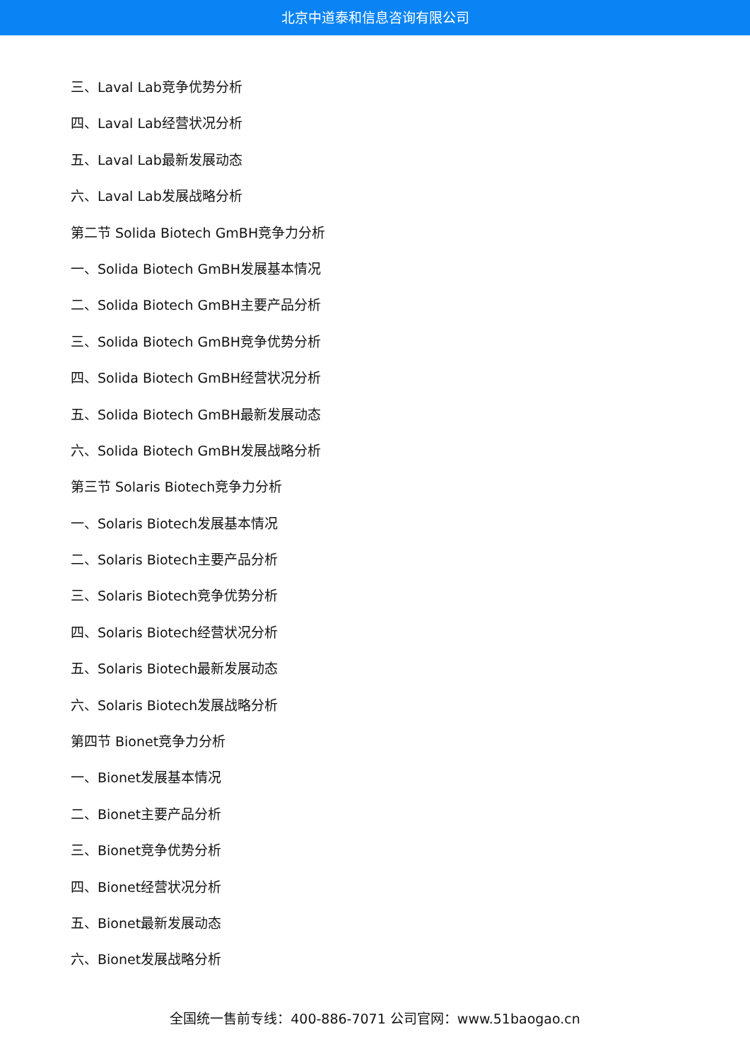北京中道泰和信息咨询有限公司
三、Laval Lab竞争优势分析
四、Laval Lab经营状况分析
五、Laval Lab最新发展动态
六、Laval Lab发展战略分析
第二节 Solida Biotech GmBH竞争力分析
一、Solida Biotech GmBH发展基本情况
二、Solida Biotech GmBH主要产品分析
三、Solida Biotech GmBH竞争优势分析
四、Solida Biotech GmBH经营状况分析
五、Solida Biotech GmBH最新发展动态
六、Solida Biotech GmBH发展战略分析
第三节 Solaris Biotech竞争力分析
一、Solaris Biotech发展基本情况
二、Solaris Biotech主要产品分析
三、Solaris Biotech竞争优势分析
四、Solaris Biotech经营状况分析
五、Solaris Biotech最新发展动态
六、Solaris Biotech发展战略分析
第四节 Bionet竞争力分析
一、Bionet发展基本情况
二、Bionet主要产品分析
三、Bionet竞争优势分析
四、Bionet经营状况分析
五、Bionet最新发展动态
六、Bionet发展战略分析
全国统一售前专线：400-886-7071 公司官网：www.51baogao.cn